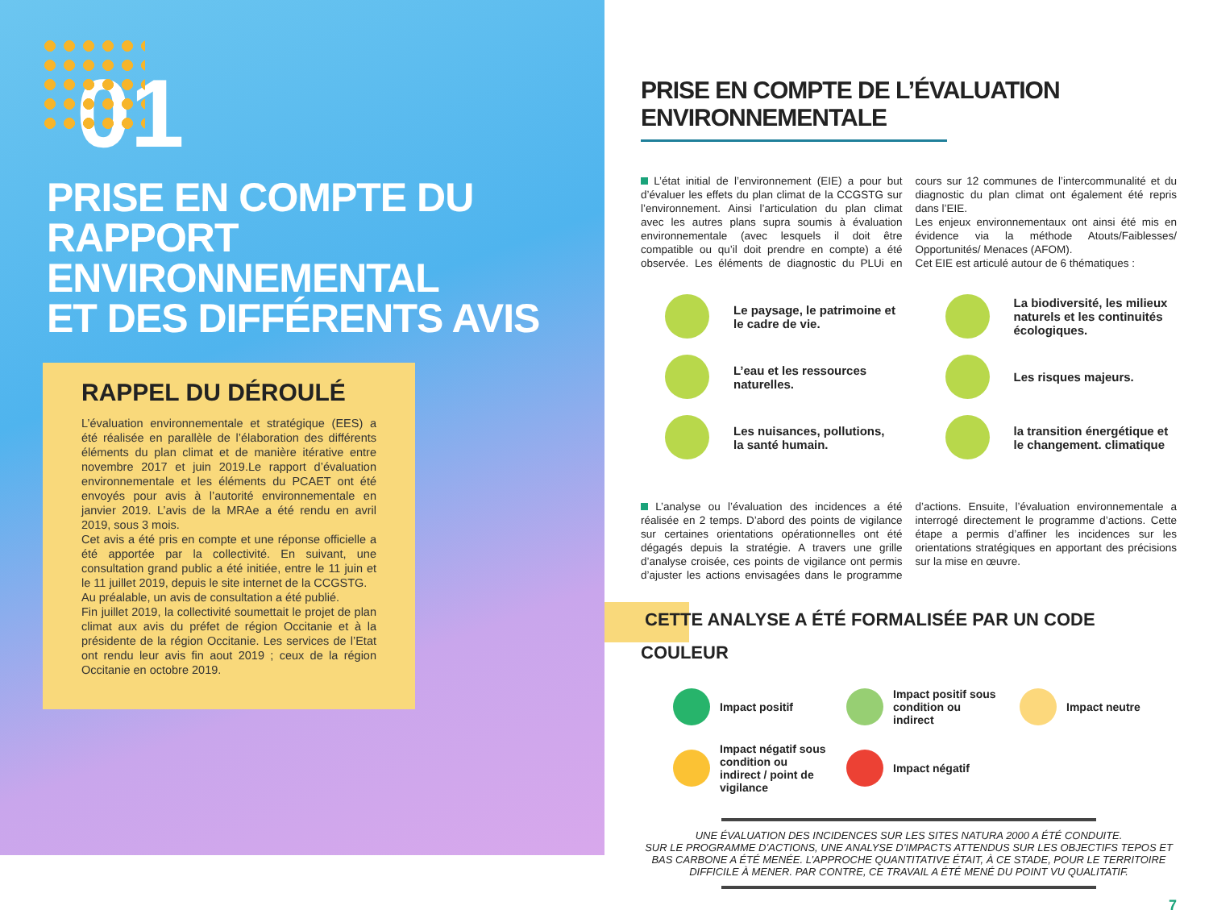01
PRISE EN COMPTE DU
RAPPORT ENVIRONNEMENTAL
ET DES DIFFÉRENTS AVIS
RAPPEL DU DÉROULÉ
L’évaluation environnementale et stratégique (EES) a été réalisée en parallèle de l’élaboration des différents éléments du plan climat et de manière itérative entre novembre 2017 et juin 2019.Le rapport d’évaluation environnementale et les éléments du PCAET ont été envoyés pour avis à l’autorité environnementale en janvier 2019. L’avis de la MRAe a été rendu en avril 2019, sous 3 mois.
Cet avis a été pris en compte et une réponse officielle a été apportée par la collectivité. En suivant, une consultation grand public a été initiée, entre le 11 juin et le 11 juillet 2019, depuis le site internet de la CCGSTG.
Au préalable, un avis de consultation a été publié.
Fin juillet 2019, la collectivité soumettait le projet de plan climat aux avis du préfet de région Occitanie et à la présidente de la région Occitanie. Les services de l’Etat ont rendu leur avis fin aout 2019 ; ceux de la région Occitanie en octobre 2019.
PRISE EN COMPTE DE L’ÉVALUATION ENVIRONNEMENTALE
L’état initial de l’environnement (EIE) a pour but d’évaluer les effets du plan climat de la CCGSTG sur l’environnement. Ainsi l’articulation du plan climat avec les autres plans supra soumis à évaluation environnementale (avec lesquels il doit être compatible ou qu’il doit prendre en compte) a été observée. Les éléments de diagnostic du PLUi en cours sur 12 communes de l’intercommunalité et du diagnostic du plan climat ont également été repris dans l’EIE.
Les enjeux environnementaux ont ainsi été mis en évidence via la méthode Atouts/Faiblesses/ Opportunités/ Menaces (AFOM).
Cet EIE est articulé autour de 6 thématiques :
Le paysage, le patrimoine et le cadre de vie.
La biodiversité, les milieux naturels et les continuités écologiques.
L’eau et les ressources naturelles.
Les risques majeurs.
Les nuisances, pollutions, la santé humain.
la transition énergétique et le changement. climatique
L’analyse ou l’évaluation des incidences a été réalisée en 2 temps. D’abord des points de vigilance sur certaines orientations opérationnelles ont été dégagés depuis la stratégie. A travers une grille d’analyse croisée, ces points de vigilance ont permis d’ajuster les actions envisagées dans le programme d’actions. Ensuite, l’évaluation environnementale a interrogé directement le programme d’actions. Cette étape a permis d’affiner les incidences sur les orientations stratégiques en apportant des précisions sur la mise en œuvre.
CETTE ANALYSE A ÉTÉ FORMALISÉE PAR UN CODE COULEUR
Impact positif
Impact positif sous condition ou indirect
Impact neutre
Impact négatif sous condition ou indirect / point de vigilance
Impact négatif
UNE ÉVALUATION DES INCIDENCES SUR LES SITES NATURA 2000 A ÉTÉ CONDUITE.
SUR LE PROGRAMME D’ACTIONS, UNE ANALYSE D’IMPACTS ATTENDUS SUR LES OBJECTIFS TEPOS ET BAS CARBONE A ÉTÉ MENÉE. L’APPROCHE QUANTITATIVE ÉTAIT, À CE STADE, POUR LE TERRITOIRE DIFFICILE À MENER. PAR CONTRE, CE TRAVAIL A ÉTÉ MENÉ DU POINT VU QUALITATIF.
7